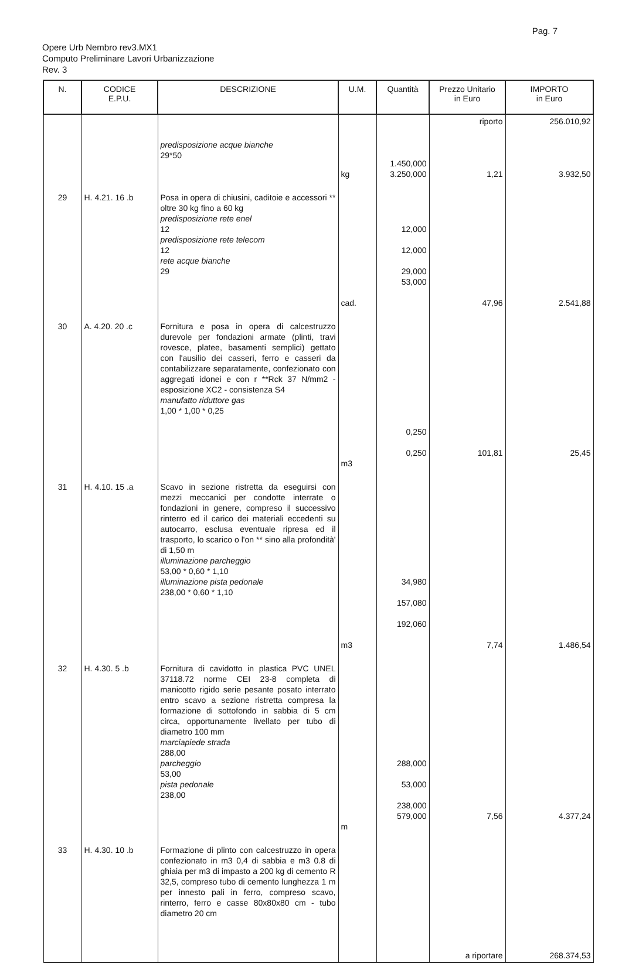Pag. 7
Opere Urb Nembro rev3.MX1
Computo Preliminare Lavori Urbanizzazione
Rev. 3
| N. | CODICE E.P.U. | DESCRIZIONE | U.M. | Quantità | Prezzo Unitario in Euro | IMPORTO in Euro |
| --- | --- | --- | --- | --- | --- | --- |
| | | predisposizione acque bianche 29*50 | kg | 1.450,000 3.250,000 | riporto 1,21 | 256.010,92 3.932,50 |
| 29 | H. 4.21. 16 .b | Posa in opera di chiusini, caditoie e accessori ** oltre 30 kg fino a 60 kg predisposizione rete enel 12 predisposizione rete telecom 12 rete acque bianche 29 | cad. | 12,000 12,000 29,000 53,000 | 47,96 | 2.541,88 |
| 30 | A. 4.20. 20 .c | Fornitura e posa in opera di calcestruzzo durevole per fondazioni armate (plinti, travi rovesce, platee, basamenti semplici) gettato con l'ausilio dei casseri, ferro e casseri da contabilizzare separatamente, confezionato con aggregati idonei e con r **Rck 37 N/mm2 - esposizione XC2 - consistenza S4 manufatto riduttore gas 1,00 * 1,00 * 0,25 | m3 | 0,250 0,250 | 101,81 | 25,45 |
| 31 | H. 4.10. 15 .a | Scavo in sezione ristretta da eseguirsi con mezzi meccanici per condotte interrate o fondazioni in genere, compreso il successivo rinterro ed il carico dei materiali eccedenti su autocarro, esclusa eventuale ripresa ed il trasporto, lo scarico o l'on ** sino alla profondità' di 1,50 m illuminazione parcheggio 53,00 * 0,60 * 1,10 illuminazione pista pedonale 238,00 * 0,60 * 1,10 | m3 | 34,980 157,080 192,060 | 7,74 | 1.486,54 |
| 32 | H. 4.30. 5 .b | Fornitura di cavidotto in plastica PVC UNEL 37118.72 norme CEI 23-8 completa di manicotto rigido serie pesante posato interrato entro scavo a sezione ristretta compresa la formazione di sottofondo in sabbia di 5 cm circa, opportunamente livellato per tubo di diametro 100 mm marciapiede strada 288,00 parcheggio 53,00 pista pedonale 238,00 | m | 288,000 53,000 238,000 579,000 | 7,56 | 4.377,24 |
| 33 | H. 4.30. 10 .b | Formazione di plinto con calcestruzzo in opera confezionato in m3 0,4 di sabbia e m3 0.8 di ghiaia per m3 di impasto a 200 kg di cemento R 32,5, compreso tubo di cemento lunghezza 1 m per innesto pali in ferro, compreso scavo, rinterro, ferro e casse 80x80x80 cm - tubo diametro 20 cm | | | a riportare | 268.374,53 |